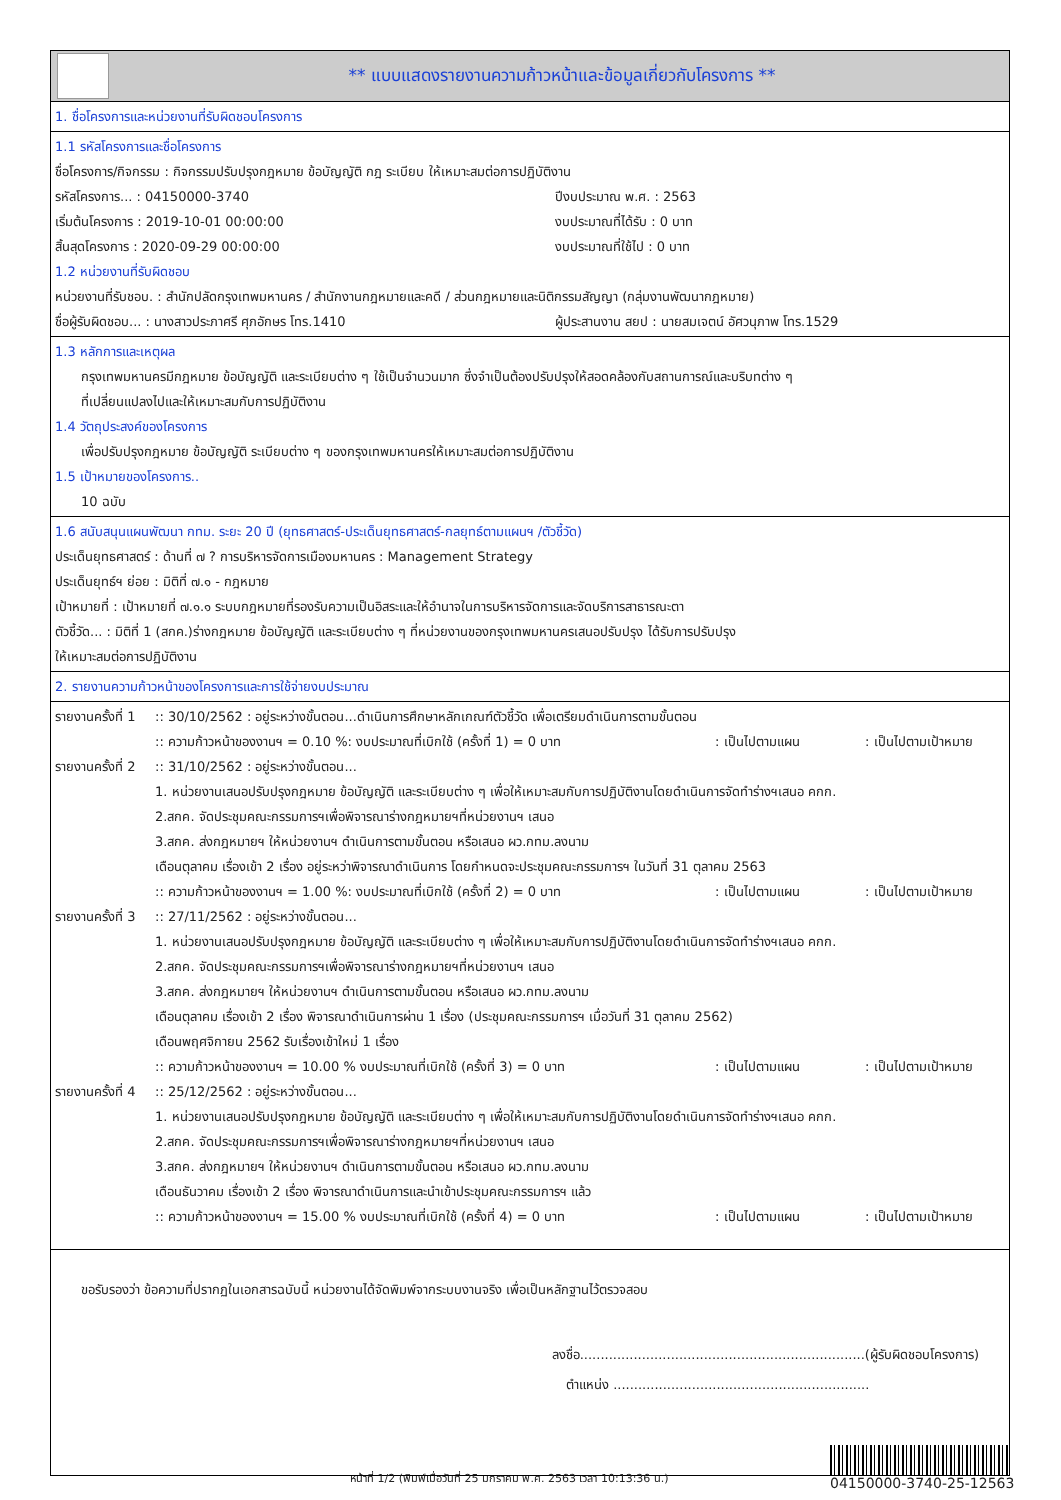** แบบแสดงรายงานความก้าวหน้าและข้อมูลเกี่ยวกับโครงการ **
1. ชื่อโครงการและหน่วยงานที่รับผิดชอบโครงการ
1.1 รหัสโครงการและชื่อโครงการ
ชื่อโครงการ/กิจกรรม : กิจกรรมปรับปรุงกฎหมาย ข้อบัญญัติ กฎ ระเบียบ ให้เหมาะสมต่อการปฏิบัติงาน
รหัสโครงการ... : 04150000-3740 ปีงบประมาณ พ.ศ. : 2563
เริ่มต้นโครงการ : 2019-10-01 00:00:00 งบประมาณที่ได้รับ : 0 บาท
สิ้นสุดโครงการ : 2020-09-29 00:00:00 งบประมาณที่ใช้ไป : 0 บาท
1.2 หน่วยงานที่รับผิดชอบ
หน่วยงานที่รับชอบ. : สำนักปลัดกรุงเทพมหานคร / สำนักงานกฎหมายและคดี / ส่วนกฎหมายและนิติกรรมสัญญา (กลุ่มงานพัฒนากฎหมาย)
ชื่อผู้รับผิดชอบ... : นางสาวประภาศรี ศุภอักษร โทร.1410 ผู้ประสานงาน สยป : นายสมเจตน์ อัศวนุภาพ โทร.1529
1.3 หลักการและเหตุผล
กรุงเทพมหานครมีกฎหมาย ข้อบัญญัติ และระเบียบต่าง ๆ ใช้เป็นจำนวนมาก ซึ่งจำเป็นต้องปรับปรุงให้สอดคล้องกับสถานการณ์และบริบทต่าง ๆ
ที่เปลี่ยนแปลงไปและให้เหมาะสมกับการปฏิบัติงาน
1.4 วัตถุประสงค์ของโครงการ
เพื่อปรับปรุงกฎหมาย ข้อบัญญัติ ระเบียบต่าง ๆ ของกรุงเทพมหานครให้เหมาะสมต่อการปฏิบัติงาน
1.5 เป้าหมายของโครงการ..
10 ฉบับ
1.6 สนับสนุนแผนพัฒนา กทม. ระยะ 20 ปี (ยุทธศาสตร์-ประเด็นยุทธศาสตร์-กลยุทธ์ตามแผนฯ /ตัวชี้วัด)
ประเด็นยุทธศาสตร์ : ด้านที่ ๗ ? การบริหารจัดการเมืองมหานคร : Management Strategy
ประเด็นยุทธ์ฯ ย่อย : มิติที่ ๗.๑ - กฎหมาย
เป้าหมายที่ : เป้าหมายที่ ๗.๑.๑ ระบบกฎหมายที่รองรับความเป็นอิสระและให้อำนาจในการบริหารจัดการและจัดบริการสาธารณะตา
ตัวชี้วัด... : มิติที่ 1 (สกค.)ร่างกฎหมาย ข้อบัญญัติ และระเบียบต่าง ๆ ที่หน่วยงานของกรุงเทพมหานครเสนอปรับปรุง ได้รับการปรับปรุง
ให้เหมาะสมต่อการปฏิบัติงาน
2. รายงานความก้าวหน้าของโครงการและการใช้จ่ายงบประมาณ
รายงานครั้งที่ 1
:: 30/10/2562 : อยู่ระหว่างขั้นตอน...ดำเนินการศึกษาหลักเกณฑ์ตัวชี้วัด เพื่อเตรียมดำเนินการตามขั้นตอน
:: ความก้าวหน้าของงานฯ = 0.10 %: งบประมาณที่เบิกใช้ (ครั้งที่ 1) = 0 บาท: เป็นไปตามแผน: เป็นไปตามเป้าหมาย
รายงานครั้งที่ 2
:: 31/10/2562 : อยู่ระหว่างขั้นตอน...
1. หน่วยงานเสนอปรับปรุงกฎหมาย ข้อบัญญัติ และระเบียบต่าง ๆ เพื่อให้เหมาะสมกับการปฏิบัติงานโดยดำเนินการจัดทำร่างฯเสนอ คกก.
2.สกค. จัดประชุมคณะกรรมการฯเพื่อพิจารณาร่างกฎหมายฯที่หน่วยงานฯ เสนอ
3.สกค. ส่งกฎหมายฯ ให้หน่วยงานฯ ดำเนินการตามขั้นตอน หรือเสนอ ผว.กทม.ลงนาม
เดือนตุลาคม เรื่องเข้า 2 เรื่อง อยู่ระหว่าพิจารณาดำเนินการ โดยกำหนดจะประชุมคณะกรรมการฯ ในวันที่ 31 ตุลาคม 2563
:: ความก้าวหน้าของงานฯ = 1.00 %: งบประมาณที่เบิกใช้ (ครั้งที่ 2) = 0 บาท: เป็นไปตามแผน: เป็นไปตามเป้าหมาย
รายงานครั้งที่ 3
:: 27/11/2562 : อยู่ระหว่างขั้นตอน...
1. หน่วยงานเสนอปรับปรุงกฎหมาย ข้อบัญญัติ และระเบียบต่าง ๆ เพื่อให้เหมาะสมกับการปฏิบัติงานโดยดำเนินการจัดทำร่างฯเสนอ คกก.
2.สกค. จัดประชุมคณะกรรมการฯเพื่อพิจารณาร่างกฎหมายฯที่หน่วยงานฯ เสนอ
3.สกค. ส่งกฎหมายฯ ให้หน่วยงานฯ ดำเนินการตามขั้นตอน หรือเสนอ ผว.กทม.ลงนาม
เดือนตุลาคม เรื่องเข้า 2 เรื่อง พิจารณาดำเนินการผ่าน 1 เรื่อง (ประชุมคณะกรรมการฯ เมื่อวันที่ 31 ตุลาคม 2562)
เดือนพฤศจิกายน 2562 รับเรื่องเข้าใหม่ 1 เรื่อง
:: ความก้าวหน้าของงานฯ = 10.00 % งบประมาณที่เบิกใช้ (ครั้งที่ 3) = 0 บาท: เป็นไปตามแผน: เป็นไปตามเป้าหมาย
รายงานครั้งที่ 4
:: 25/12/2562 : อยู่ระหว่างขั้นตอน...
1. หน่วยงานเสนอปรับปรุงกฎหมาย ข้อบัญญัติ และระเบียบต่าง ๆ เพื่อให้เหมาะสมกับการปฏิบัติงานโดยดำเนินการจัดทำร่างฯเสนอ คกก.
2.สกค. จัดประชุมคณะกรรมการฯเพื่อพิจารณาร่างกฎหมายฯที่หน่วยงานฯ เสนอ
3.สกค. ส่งกฎหมายฯ ให้หน่วยงานฯ ดำเนินการตามขั้นตอน หรือเสนอ ผว.กทม.ลงนาม
เดือนธันวาคม เรื่องเข้า 2 เรื่อง พิจารณาดำเนินการและนำเข้าประชุมคณะกรรมการฯ แล้ว
:: ความก้าวหน้าของงานฯ = 15.00 % งบประมาณที่เบิกใช้ (ครั้งที่ 4) = 0 บาท: เป็นไปตามแผน: เป็นไปตามเป้าหมาย
ขอรับรองว่า ข้อความที่ปรากฏในเอกสารฉบับนี้ หน่วยงานได้จัดพิมพ์จากระบบงานจริง เพื่อเป็นหลักฐานไว้ตรวจสอบ
ลงชื่อ.....................................................................(ผู้รับผิดชอบโครงการ)
ตำแหน่ง ..............................................................
หน้าที่ 1/2 (พิมพ์เมื่อวันที่ 25 มกราคม พ.ศ. 2563 เวลา 10:13:36 น.)
04150000-3740-25-12563